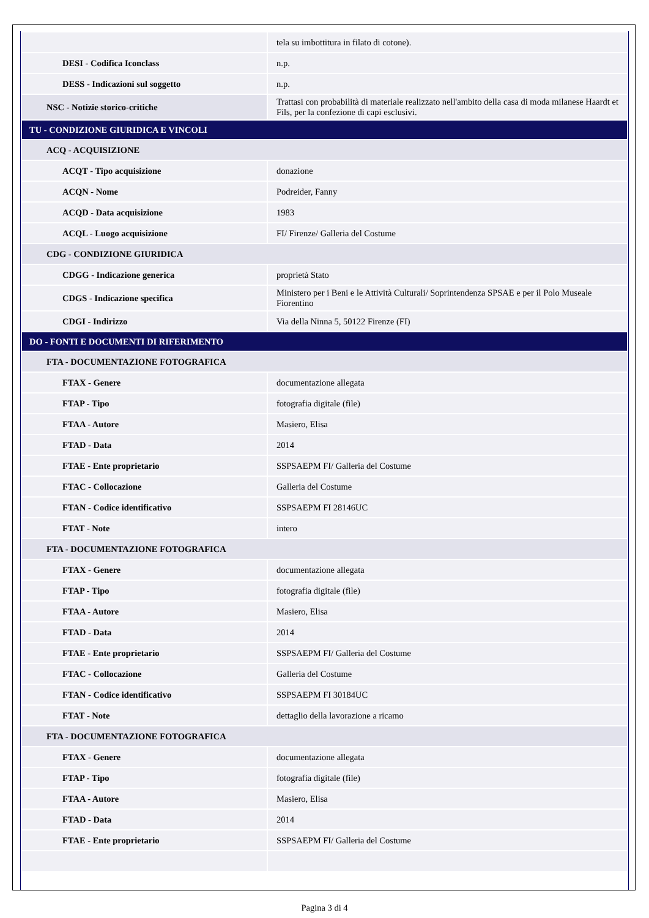| | tela su imbottitura in filato di cotone). |
| DESI - Codifica Iconclass | n.p. |
| DESS - Indicazioni sul soggetto | n.p. |
| NSC - Notizie storico-critiche | Trattasi con probabilità di materiale realizzato nell'ambito della casa di moda milanese Haardt et Fils, per la confezione di capi esclusivi. |
| TU - CONDIZIONE GIURIDICA E VINCOLI | |
| ACQ - ACQUISIZIONE | |
| ACQT - Tipo acquisizione | donazione |
| ACQN - Nome | Podreider, Fanny |
| ACQD - Data acquisizione | 1983 |
| ACQL - Luogo acquisizione | FI/ Firenze/ Galleria del Costume |
| CDG - CONDIZIONE GIURIDICA | |
| CDGG - Indicazione generica | proprietà Stato |
| CDGS - Indicazione specifica | Ministero per i Beni e le Attività Culturali/ Soprintendenza SPSAE e per il Polo Museale Fiorentino |
| CDGI - Indirizzo | Via della Ninna 5, 50122 Firenze (FI) |
| DO - FONTI E DOCUMENTI DI RIFERIMENTO | |
| FTA - DOCUMENTAZIONE FOTOGRAFICA | |
| FTAX - Genere | documentazione allegata |
| FTAP - Tipo | fotografia digitale (file) |
| FTAA - Autore | Masiero, Elisa |
| FTAD - Data | 2014 |
| FTAE - Ente proprietario | SSPSAEPM FI/ Galleria del Costume |
| FTAC - Collocazione | Galleria del Costume |
| FTAN - Codice identificativo | SSPSAEPM FI 28146UC |
| FTAT - Note | intero |
| FTA - DOCUMENTAZIONE FOTOGRAFICA | |
| FTAX - Genere | documentazione allegata |
| FTAP - Tipo | fotografia digitale (file) |
| FTAA - Autore | Masiero, Elisa |
| FTAD - Data | 2014 |
| FTAE - Ente proprietario | SSPSAEPM FI/ Galleria del Costume |
| FTAC - Collocazione | Galleria del Costume |
| FTAN - Codice identificativo | SSPSAEPM FI 30184UC |
| FTAT - Note | dettaglio della lavorazione a ricamo |
| FTA - DOCUMENTAZIONE FOTOGRAFICA | |
| FTAX - Genere | documentazione allegata |
| FTAP - Tipo | fotografia digitale (file) |
| FTAA - Autore | Masiero, Elisa |
| FTAD - Data | 2014 |
| FTAE - Ente proprietario | SSPSAEPM FI/ Galleria del Costume |
Pagina 3 di 4